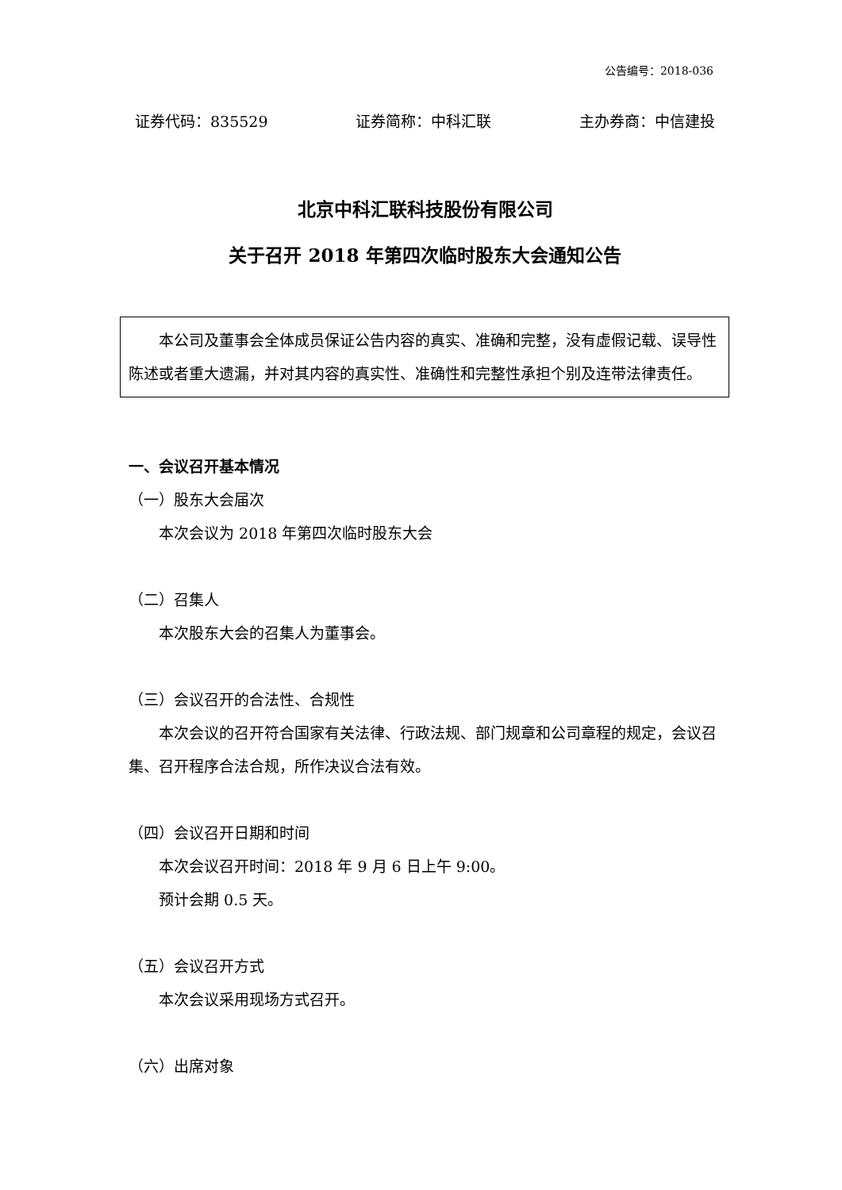公告编号：2018-036
证券代码：835529 证券简称：中科汇联 主办券商：中信建投
北京中科汇联科技股份有限公司
关于召开 2018 年第四次临时股东大会通知公告
本公司及董事会全体成员保证公告内容的真实、准确和完整，没有虚假记载、误导性陈述或者重大遗漏，并对其内容的真实性、准确性和完整性承担个别及连带法律责任。
一、会议召开基本情况
（一）股东大会届次
本次会议为 2018 年第四次临时股东大会
（二）召集人
本次股东大会的召集人为董事会。
（三）会议召开的合法性、合规性
本次会议的召开符合国家有关法律、行政法规、部门规章和公司章程的规定，会议召集、召开程序合法合规，所作决议合法有效。
（四）会议召开日期和时间
本次会议召开时间：2018 年 9 月 6 日上午 9:00。
预计会期 0.5 天。
（五）会议召开方式
本次会议采用现场方式召开。
（六）出席对象